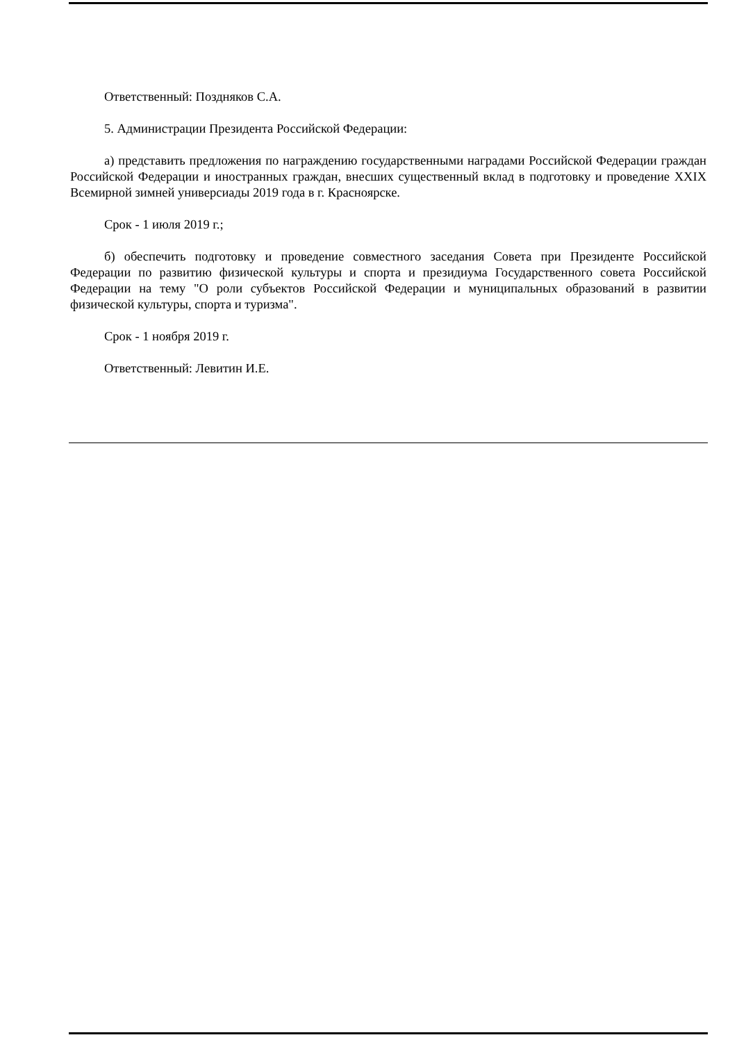Ответственный: Поздняков С.А.
5. Администрации Президента Российской Федерации:
а) представить предложения по награждению государственными наградами Российской Федерации граждан Российской Федерации и иностранных граждан, внесших существенный вклад в подготовку и проведение XXIX Всемирной зимней универсиады 2019 года в г. Красноярске.
Срок - 1 июля 2019 г.;
б) обеспечить подготовку и проведение совместного заседания Совета при Президенте Российской Федерации по развитию физической культуры и спорта и президиума Государственного совета Российской Федерации на тему "О роли субъектов Российской Федерации и муниципальных образований в развитии физической культуры, спорта и туризма".
Срок - 1 ноября 2019 г.
Ответственный: Левитин И.Е.